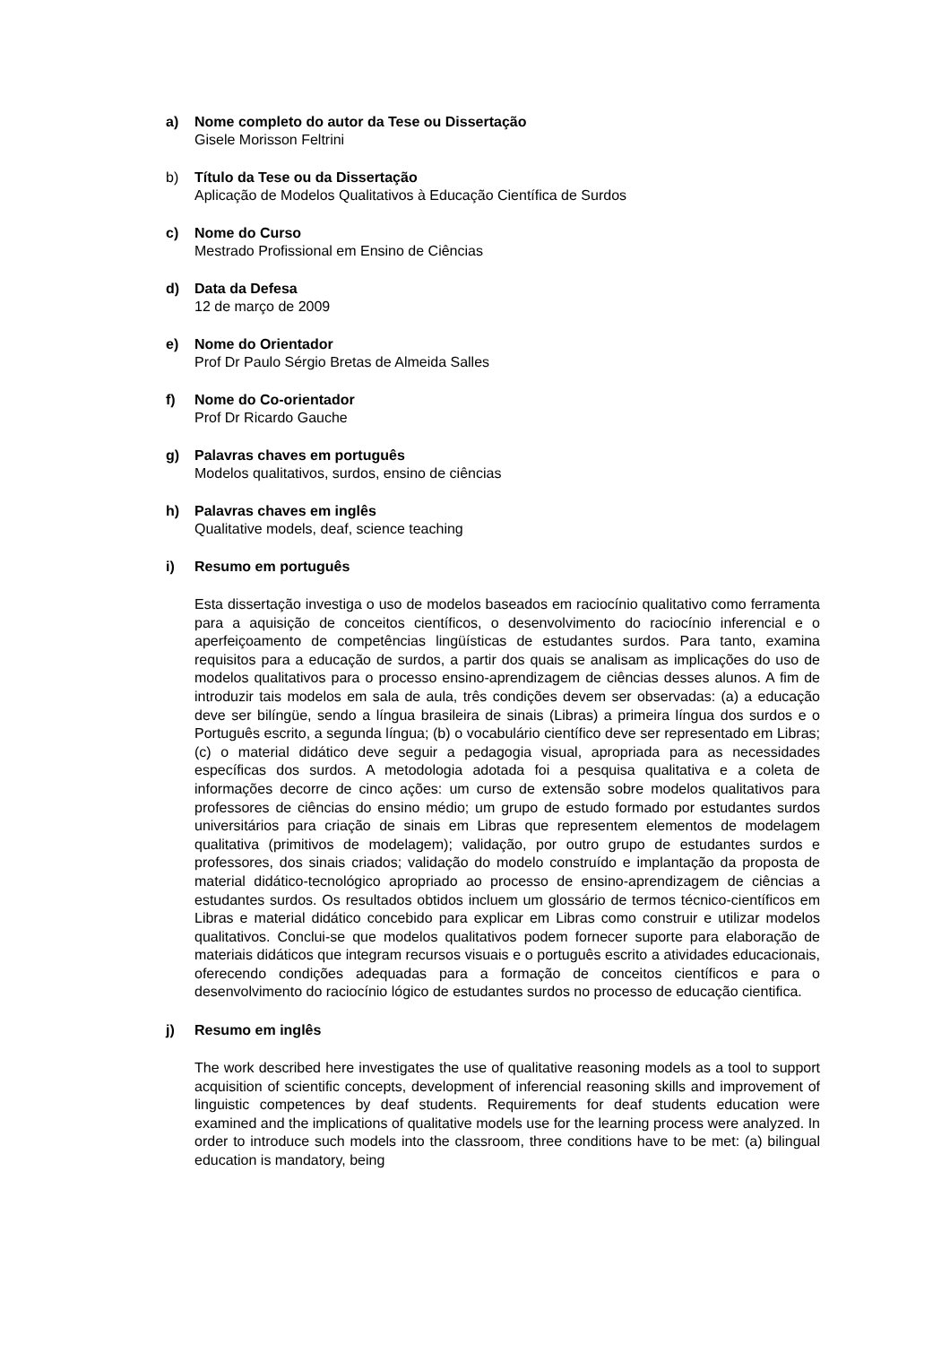a) Nome completo do autor da Tese ou Dissertação
Gisele Morisson Feltrini
b) Título da Tese ou da Dissertação
Aplicação de Modelos Qualitativos à Educação Científica de Surdos
c) Nome do Curso
Mestrado Profissional em Ensino de Ciências
d) Data da Defesa
12 de março de 2009
e) Nome do Orientador
Prof Dr Paulo Sérgio Bretas de Almeida Salles
f) Nome do Co-orientador
Prof Dr Ricardo Gauche
g) Palavras chaves em português
Modelos qualitativos, surdos, ensino de ciências
h) Palavras chaves em inglês
Qualitative models, deaf, science teaching
i) Resumo em português
Esta dissertação investiga o uso de modelos baseados em raciocínio qualitativo como ferramenta para a aquisição de conceitos científicos, o desenvolvimento do raciocínio inferencial e o aperfeiçoamento de competências lingüísticas de estudantes surdos. Para tanto, examina requisitos para a educação de surdos, a partir dos quais se analisam as implicações do uso de modelos qualitativos para o processo ensino-aprendizagem de ciências desses alunos. A fim de introduzir tais modelos em sala de aula, três condições devem ser observadas: (a) a educação deve ser bilíngüe, sendo a língua brasileira de sinais (Libras) a primeira língua dos surdos e o Português escrito, a segunda língua; (b) o vocabulário científico deve ser representado em Libras; (c) o material didático deve seguir a pedagogia visual, apropriada para as necessidades específicas dos surdos. A metodologia adotada foi a pesquisa qualitativa e a coleta de informações decorre de cinco ações: um curso de extensão sobre modelos qualitativos para professores de ciências do ensino médio; um grupo de estudo formado por estudantes surdos universitários para criação de sinais em Libras que representem elementos de modelagem qualitativa (primitivos de modelagem); validação, por outro grupo de estudantes surdos e professores, dos sinais criados; validação do modelo construído e implantação da proposta de material didático-tecnológico apropriado ao processo de ensino-aprendizagem de ciências a estudantes surdos. Os resultados obtidos incluem um glossário de termos técnico-científicos em Libras e material didático concebido para explicar em Libras como construir e utilizar modelos qualitativos. Conclui-se que modelos qualitativos podem fornecer suporte para elaboração de materiais didáticos que integram recursos visuais e o português escrito a atividades educacionais, oferecendo condições adequadas para a formação de conceitos científicos e para o desenvolvimento do raciocínio lógico de estudantes surdos no processo de educação cientifica.
j) Resumo em inglês
The work described here investigates the use of qualitative reasoning models as a tool to support acquisition of scientific concepts, development of inferencial reasoning skills and improvement of linguistic competences by deaf students. Requirements for deaf students education were examined and the implications of qualitative models use for the learning process were analyzed. In order to introduce such models into the classroom, three conditions have to be met: (a) bilingual education is mandatory, being